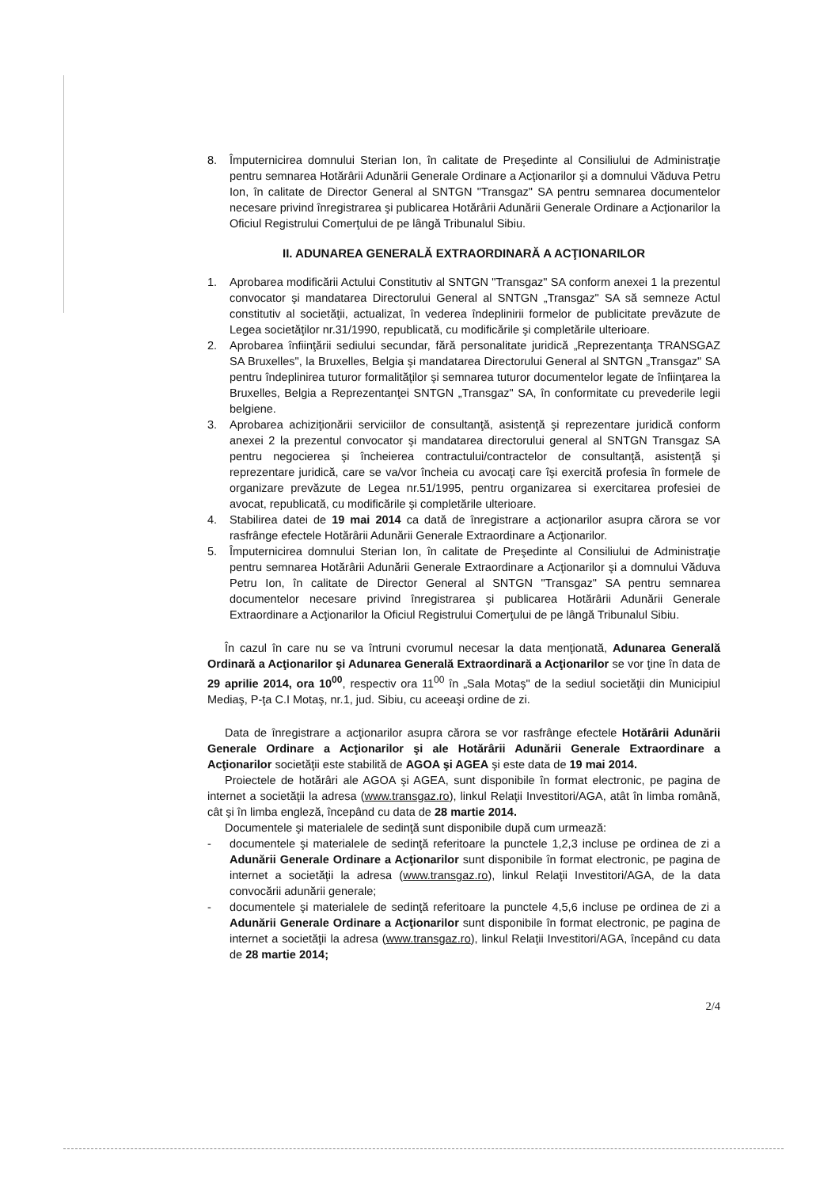8. Împuternicirea domnului Sterian Ion, în calitate de Preşedinte al Consiliului de Administraţie pentru semnarea Hotărârii Adunării Generale Ordinare a Acţionarilor şi a domnului Văduva Petru Ion, în calitate de Director General al SNTGN "Transgaz" SA pentru semnarea documentelor necesare privind înregistrarea şi publicarea Hotărârii Adunării Generale Ordinare a Acţionarilor la Oficiul Registrului Comerţului de pe lângă Tribunalul Sibiu.
II. ADUNAREA GENERALĂ EXTRAORDINARĂ A ACŢIONARILOR
1. Aprobarea modificării Actului Constitutiv al SNTGN "Transgaz" SA conform anexei 1 la prezentul convocator şi mandatarea Directorului General al SNTGN „Transgaz" SA să semneze Actul constitutiv al societăţii, actualizat, în vederea îndeplinirii formelor de publicitate prevăzute de Legea societăţilor nr.31/1990, republicată, cu modificările şi completările ulterioare.
2. Aprobarea înfiinţării sediului secundar, fără personalitate juridică „Reprezentanţa TRANSGAZ SA Bruxelles", la Bruxelles, Belgia şi mandatarea Directorului General al SNTGN „Transgaz" SA pentru îndeplinirea tuturor formalităţilor şi semnarea tuturor documentelor legate de înfiinţarea la Bruxelles, Belgia a Reprezentanţei SNTGN „Transgaz" SA, în conformitate cu prevederile legii belgiene.
3. Aprobarea achiziţionării serviciilor de consultanţă, asistenţă şi reprezentare juridică conform anexei 2 la prezentul convocator şi mandatarea directorului general al SNTGN Transgaz SA pentru negocierea şi încheierea contractului/contractelor de consultanţă, asistenţă şi reprezentare juridică, care se va/vor încheia cu avocaţi care îşi exercită profesia în formele de organizare prevăzute de Legea nr.51/1995, pentru organizarea si exercitarea profesiei de avocat, republicată, cu modificările şi completările ulterioare.
4. Stabilirea datei de 19 mai 2014 ca dată de înregistrare a acţionarilor asupra cărora se vor rasfrânge efectele Hotărârii Adunării Generale Extraordinare a Acţionarilor.
5. Împuternicirea domnului Sterian Ion, în calitate de Preşedinte al Consiliului de Administraţie pentru semnarea Hotărârii Adunării Generale Extraordinare a Acţionarilor şi a domnului Văduva Petru Ion, în calitate de Director General al SNTGN "Transgaz" SA pentru semnarea documentelor necesare privind înregistrarea şi publicarea Hotărârii Adunării Generale Extraordinare a Acţionarilor la Oficiul Registrului Comerţului de pe lângă Tribunalul Sibiu.
În cazul în care nu se va întruni cvorumul necesar la data menţionată, Adunarea Generală Ordinară a Acţionarilor şi Adunarea Generală Extraordinară a Acţionarilor se vor ţine în data de 29 aprilie 2014, ora 10<sup>00</sup>, respectiv ora 11<sup>00</sup> în „Sala Motaş" de la sediul societăţii din Municipiul Mediaş, P-ţa C.I Motaş, nr.1, jud. Sibiu, cu aceeaşi ordine de zi.
Data de înregistrare a acţionarilor asupra cărora se vor rasfrânge efectele Hotărârii Adunării Generale Ordinare a Acţionarilor şi ale Hotărârii Adunării Generale Extraordinare a Acţionarilor societăţii este stabilită de AGOA şi AGEA şi este data de 19 mai 2014.
Proiectele de hotărâri ale AGOA şi AGEA, sunt disponibile în format electronic, pe pagina de internet a societăţii la adresa (www.transgaz.ro), linkul Relaţii Investitori/AGA, atât în limba română, cât şi în limba engleză, începând cu data de 28 martie 2014.
Documentele şi materialele de sedinţă sunt disponibile după cum urmează:
- documentele şi materialele de sedinţă referitoare la punctele 1,2,3 incluse pe ordinea de zi a Adunării Generale Ordinare a Acţionarilor sunt disponibile în format electronic, pe pagina de internet a societăţii la adresa (www.transgaz.ro), linkul Relaţii Investitori/AGA, de la data convocării adunării generale;
- documentele şi materialele de sedinţă referitoare la punctele 4,5,6 incluse pe ordinea de zi a Adunării Generale Ordinare a Acţionarilor sunt disponibile în format electronic, pe pagina de internet a societăţii la adresa (www.transgaz.ro), linkul Relaţii Investitori/AGA, începând cu data de 28 martie 2014;
2/4